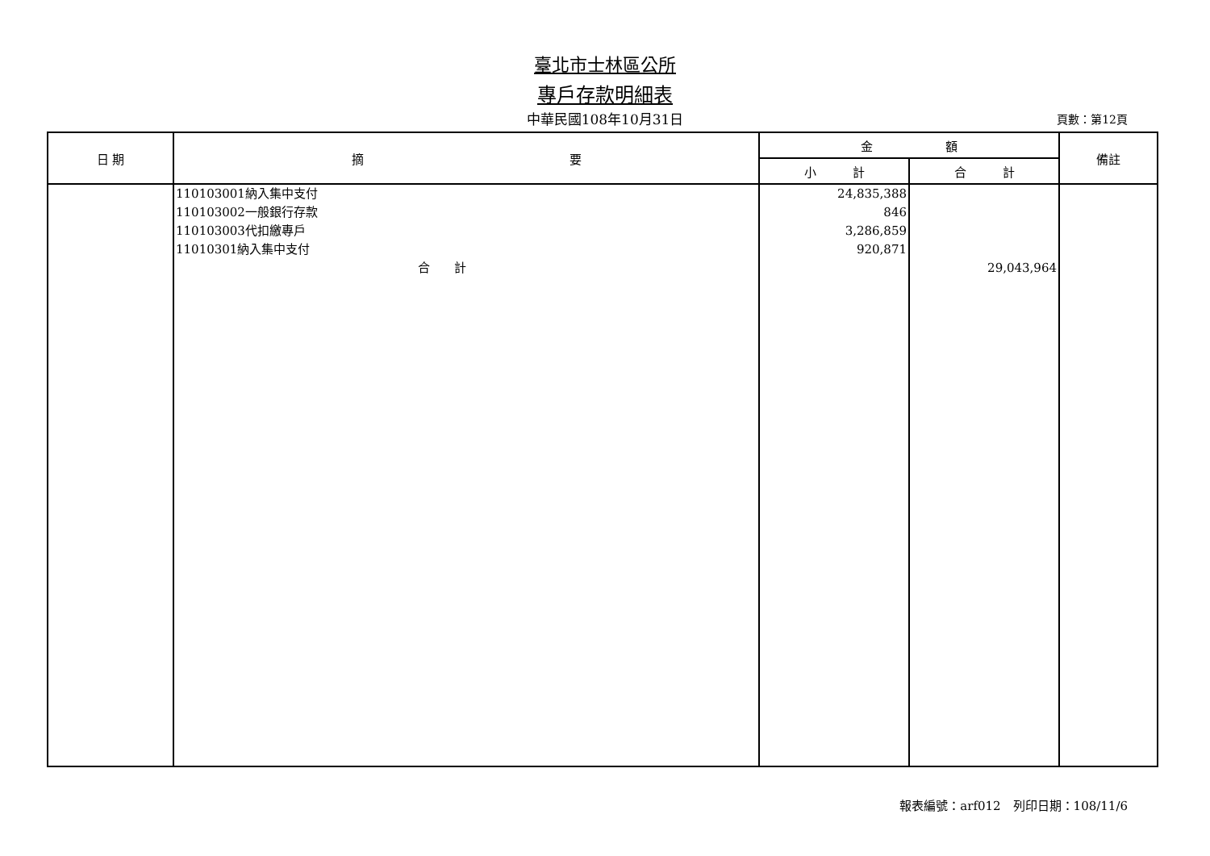臺北市士林區公所
專戶存款明細表
中華民國108年10月31日
頁數：第12頁
| 日 期 | 摘 要 | 金 額 | | 備註 |
| --- | --- | --- | --- | --- |
| | | 小 計 | 合 計 | |
| | 110103001納入集中支付 110103002一般銀行存款 110103003代扣繳專戶 11010301納入集中支付 合 計 | 24,835,388 846 3,286,859 920,871 | 29,043,964 | |
報表編號：arf012　列印日期：108/11/6